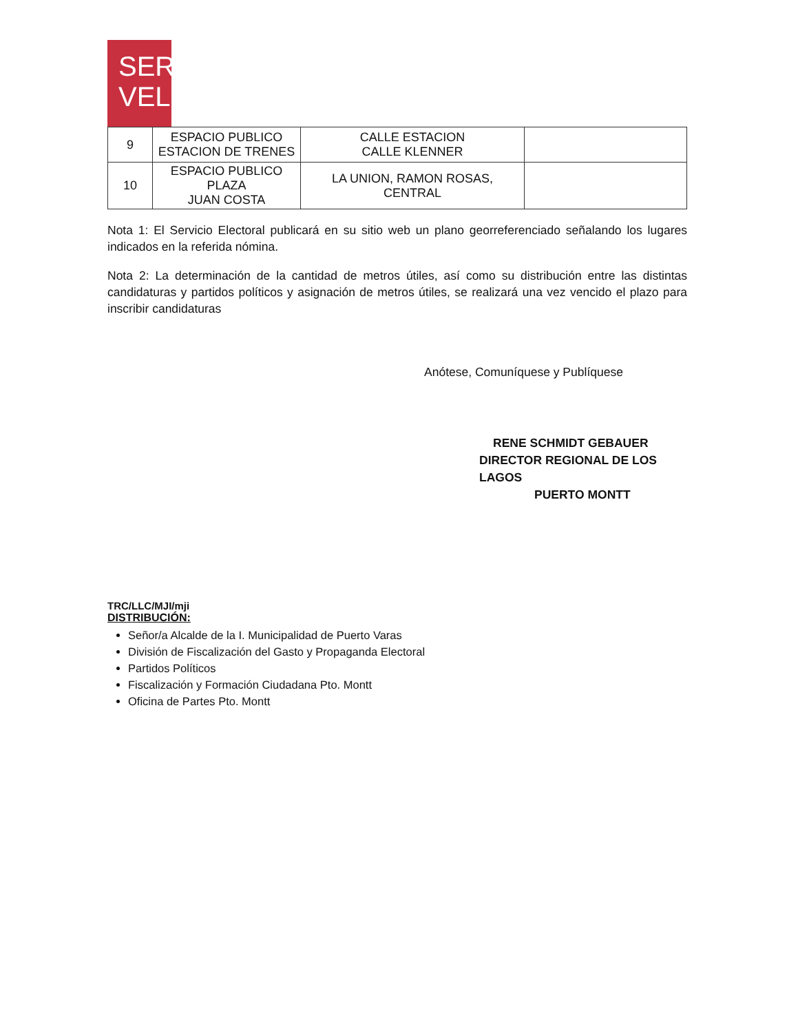SER
VEL
| 9 | ESPACIO PUBLICO ESTACION DE TRENES | CALLE ESTACION CALLE KLENNER | |
| 10 | ESPACIO PUBLICO PLAZA JUAN COSTA | LA UNION, RAMON ROSAS, CENTRAL | |
Nota 1: El Servicio Electoral publicará en su sitio web un plano georreferenciado señalando los lugares indicados en la referida nómina.
Nota 2: La determinación de la cantidad de metros útiles, así como su distribución entre las distintas candidaturas y partidos políticos y asignación de metros útiles, se realizará una vez vencido el plazo para inscribir candidaturas
Anótese, Comuníquese y Publíquese
RENE SCHMIDT GEBAUER
DIRECTOR REGIONAL DE LOS LAGOS
PUERTO MONTT
TRC/LLC/MJI/mji
DISTRIBUCIÓN:
Señor/a Alcalde de la I. Municipalidad de Puerto Varas
División de Fiscalización del Gasto y Propaganda Electoral
Partidos Políticos
Fiscalización y Formación Ciudadana Pto. Montt
Oficina de Partes Pto. Montt